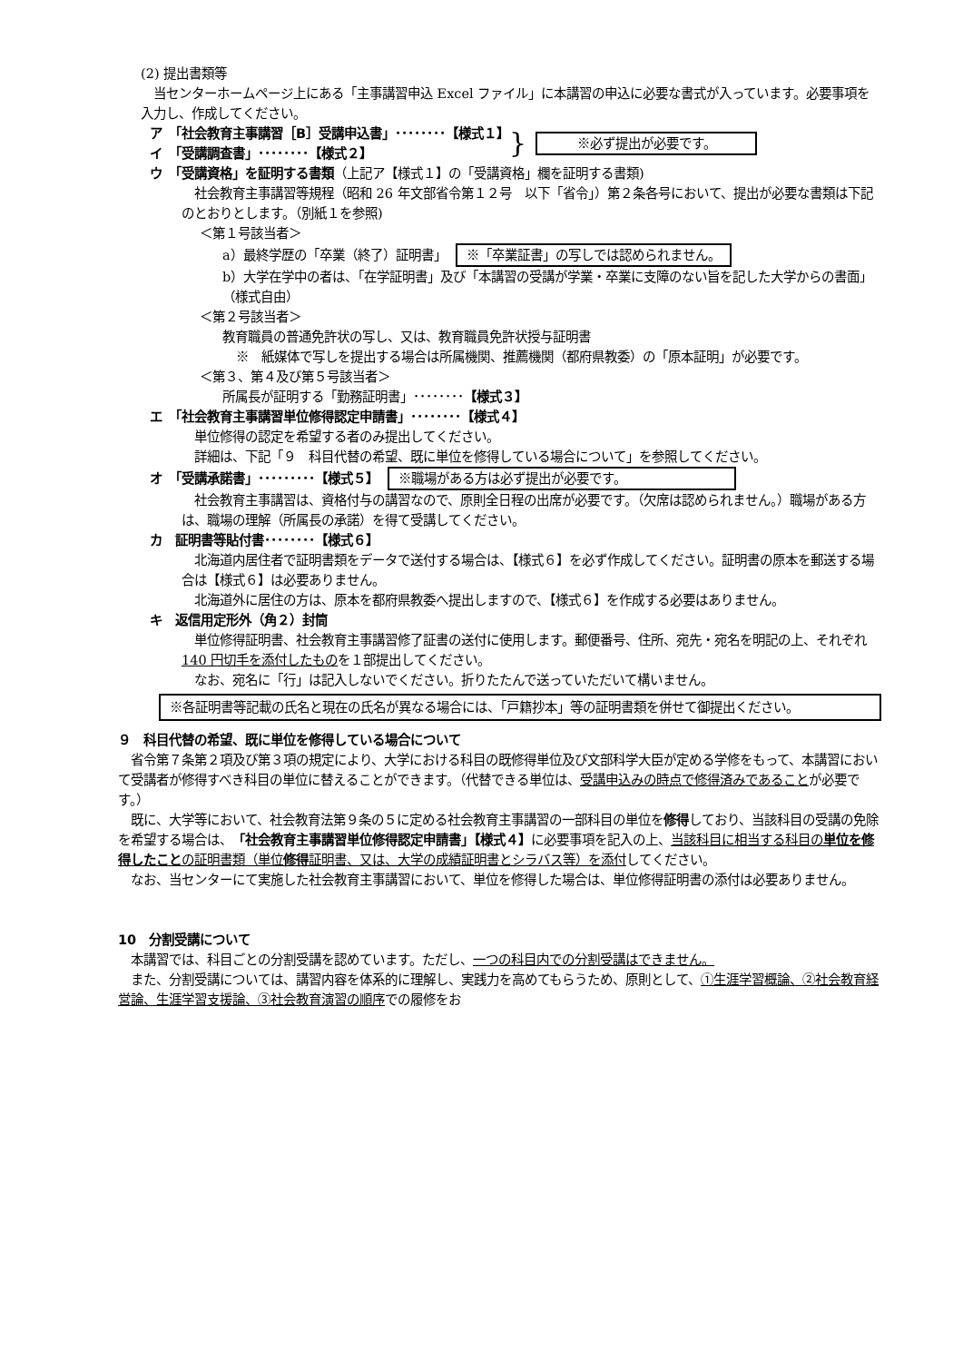(2) 提出書類等
　当センターホームページ上にある「主事講習申込 Excel ファイル」に本講習の申込に必要な書式が入っています。必要事項を入力し、作成してください。
ア　「社会教育主事講習［B］受講申込書」････････【様式１】
イ　「受講調査書」････････【様式２】
} ※必ず提出が必要です。
ウ　「受講資格」を証明する書類（上記ア【様式１】の「受講資格」欄を証明する書類)
　社会教育主事講習等規程（昭和 26 年文部省令第１２号　以下「省令」）第２条各号において、提出が必要な書類は下記のとおりとします。（別紙１を参照)
＜第１号該当者＞
a）最終学歴の「卒業（終了）証明書」 ※「卒業証書」の写しでは認められません。
b）大学在学中の者は、「在学証明書」及び「本講習の受講が学業・卒業に支障のない旨を記した大学からの書面」（様式自由）
＜第２号該当者＞
教育職員の普通免許状の写し、又は、教育職員免許状授与証明書
※　紙媒体で写しを提出する場合は所属機関、推薦機関（都府県教委）の「原本証明」が必要です。
＜第３、第４及び第５号該当者＞
所属長が証明する「勤務証明書」････････【様式３】
エ　「社会教育主事講習単位修得認定申請書」････････【様式４】
　単位修得の認定を希望する者のみ提出してください。
　詳細は、下記「９　科目代替の希望、既に単位を修得している場合について」を参照してください。
オ　「受講承諾書」･････････【様式５】 ※職場がある方は必ず提出が必要です。
　社会教育主事講習は、資格付与の講習なので、原則全日程の出席が必要です。（欠席は認められません。）職場がある方は、職場の理解（所属長の承諾）を得て受講してください。
カ　証明書等貼付書････････【様式６】
　北海道内居住者で証明書類をデータで送付する場合は、【様式６】を必ず作成してください。証明書の原本を郵送する場合は【様式６】は必要ありません。
　北海道外に居住の方は、原本を都府県教委へ提出しますので、【様式６】を作成する必要はありません。
キ　返信用定形外（角２）封筒
　単位修得証明書、社会教育主事講習修了証書の送付に使用します。郵便番号、住所、宛先・宛名を明記の上、それぞれ 140 円切手を添付したものを１部提出してください。
　なお、宛名に「行」は記入しないでください。折りたたんで送っていただいて構いません。
※各証明書等記載の氏名と現在の氏名が異なる場合には、「戸籍抄本」等の証明書類を併せて御提出ください。
９　科目代替の希望、既に単位を修得している場合について
　省令第７条第２項及び第３項の規定により、大学における科目の既修得単位及び文部科学大臣が定める学修をもって、本講習において受講者が修得すべき科目の単位に替えることができます。（代替できる単位は、受講申込みの時点で修得済みであることが必要です。）
　既に、大学等において、社会教育法第９条の５に定める社会教育主事講習の一部科目の単位を修得しており、当該科目の受講の免除を希望する場合は、「社会教育主事講習単位修得認定申請書」【様式４】に必要事項を記入の上、当該科目に相当する科目の単位を修得したことの証明書類（単位修得証明書、又は、大学の成績証明書とシラバス等）を添付してください。
　なお、当センターにて実施した社会教育主事講習において、単位を修得した場合は、単位修得証明書の添付は必要ありません。
10　分割受講について
　本講習では、科目ごとの分割受講を認めています。ただし、一つの科目内での分割受講はできません。
　また、分割受講については、講習内容を体系的に理解し、実践力を高めてもらうため、原則として、①生涯学習概論、②社会教育経営論、生涯学習支援論、③社会教育演習の順序での履修をお